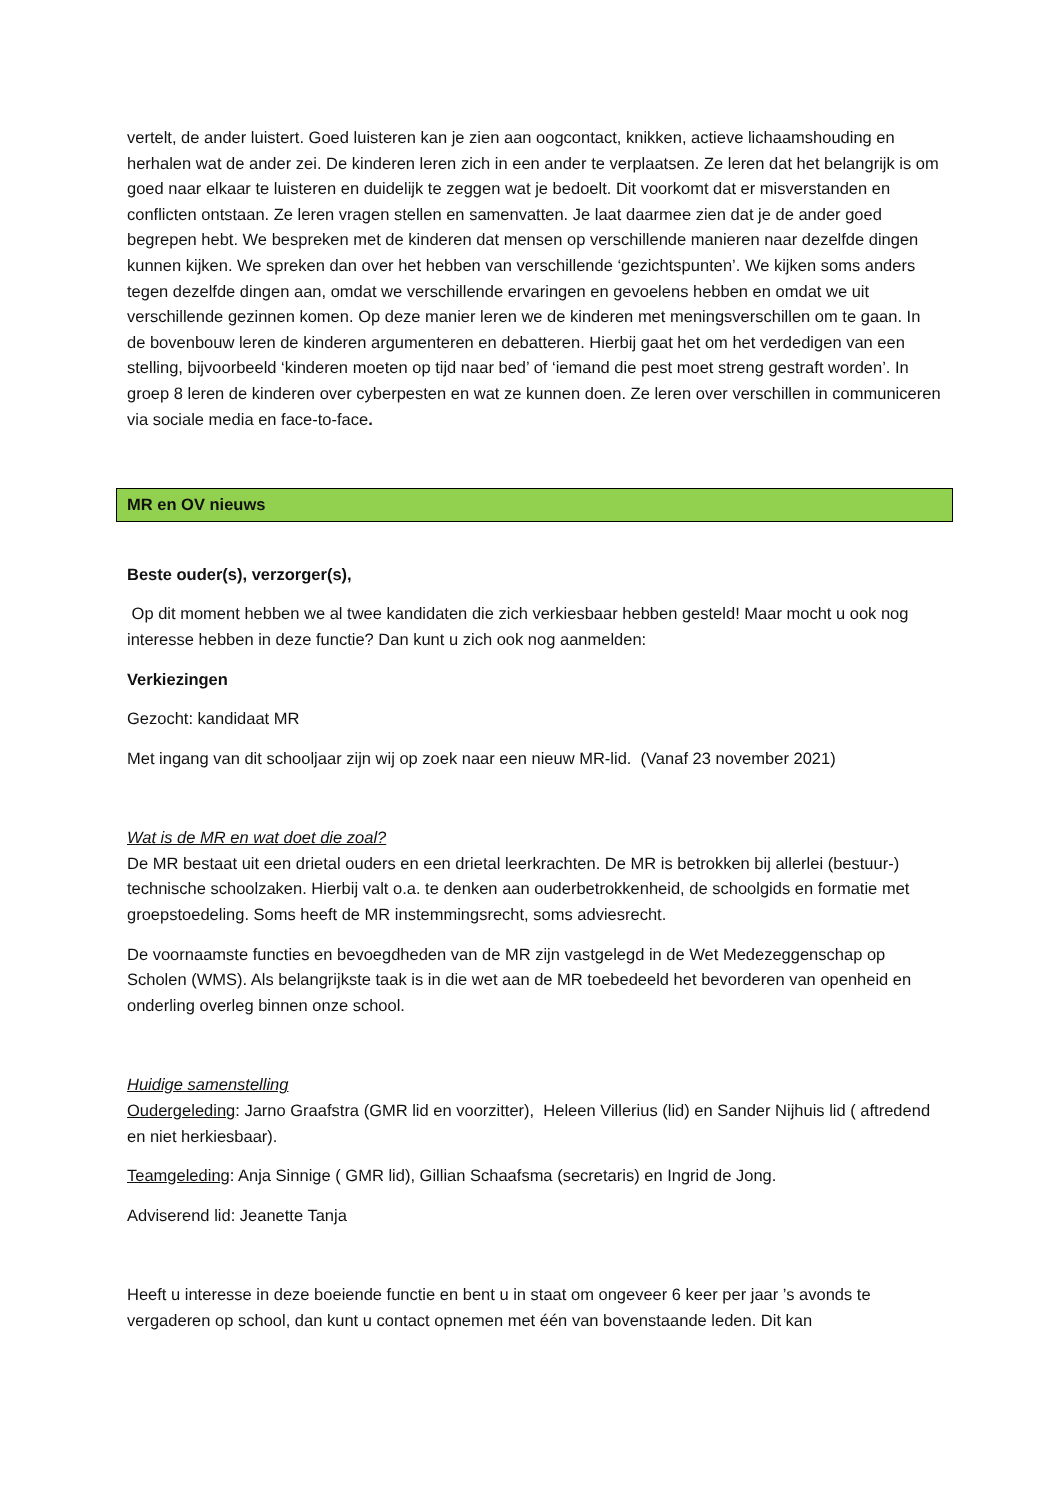vertelt, de ander luistert. Goed luisteren kan je zien aan oogcontact, knikken, actieve lichaamshouding en herhalen wat de ander zei. De kinderen leren zich in een ander te verplaatsen. Ze leren dat het belangrijk is om goed naar elkaar te luisteren en duidelijk te zeggen wat je bedoelt. Dit voorkomt dat er misverstanden en conflicten ontstaan. Ze leren vragen stellen en samenvatten. Je laat daarmee zien dat je de ander goed begrepen hebt. We bespreken met de kinderen dat mensen op verschillende manieren naar dezelfde dingen kunnen kijken. We spreken dan over het hebben van verschillende ‘gezichtspunten’. We kijken soms anders tegen dezelfde dingen aan, omdat we verschillende ervaringen en gevoelens hebben en omdat we uit verschillende gezinnen komen. Op deze manier leren we de kinderen met meningsverschillen om te gaan. In de bovenbouw leren de kinderen argumenteren en debatteren. Hierbij gaat het om het verdedigen van een stelling, bijvoorbeeld ‘kinderen moeten op tijd naar bed’ of ‘iemand die pest moet streng gestraft worden’. In groep 8 leren de kinderen over cyberpesten en wat ze kunnen doen. Ze leren over verschillen in communiceren via sociale media en face-to-face.
MR en OV nieuws
Beste ouder(s), verzorger(s),
Op dit moment hebben we al twee kandidaten die zich verkiesbaar hebben gesteld! Maar mocht u ook nog interesse hebben in deze functie? Dan kunt u zich ook nog aanmelden:
Verkiezingen
Gezocht: kandidaat MR
Met ingang van dit schooljaar zijn wij op zoek naar een nieuw MR-lid. (Vanaf 23 november 2021)
Wat is de MR en wat doet die zoal?
De MR bestaat uit een drietal ouders en een drietal leerkrachten. De MR is betrokken bij allerlei (bestuur-) technische schoolzaken. Hierbij valt o.a. te denken aan ouderbetrokkenheid, de schoolgids en formatie met groepstoedeling. Soms heeft de MR instemmingsrecht, soms adviesrecht.
De voornaamste functies en bevoegdheden van de MR zijn vastgelegd in de Wet Medezeggenschap op Scholen (WMS). Als belangrijkste taak is in die wet aan de MR toebedeeld het bevorderen van openheid en onderling overleg binnen onze school.
Huidige samenstelling
Oudergeleding: Jarno Graafstra (GMR lid en voorzitter), Heleen Villerius (lid) en Sander Nijhuis lid ( aftredend en niet herkiesbaar).
Teamgeleding: Anja Sinnige ( GMR lid), Gillian Schaafsma (secretaris) en Ingrid de Jong.
Adviserend lid: Jeanette Tanja
Heeft u interesse in deze boeiende functie en bent u in staat om ongeveer 6 keer per jaar ’s avonds te vergaderen op school, dan kunt u contact opnemen met één van bovenstaande leden. Dit kan